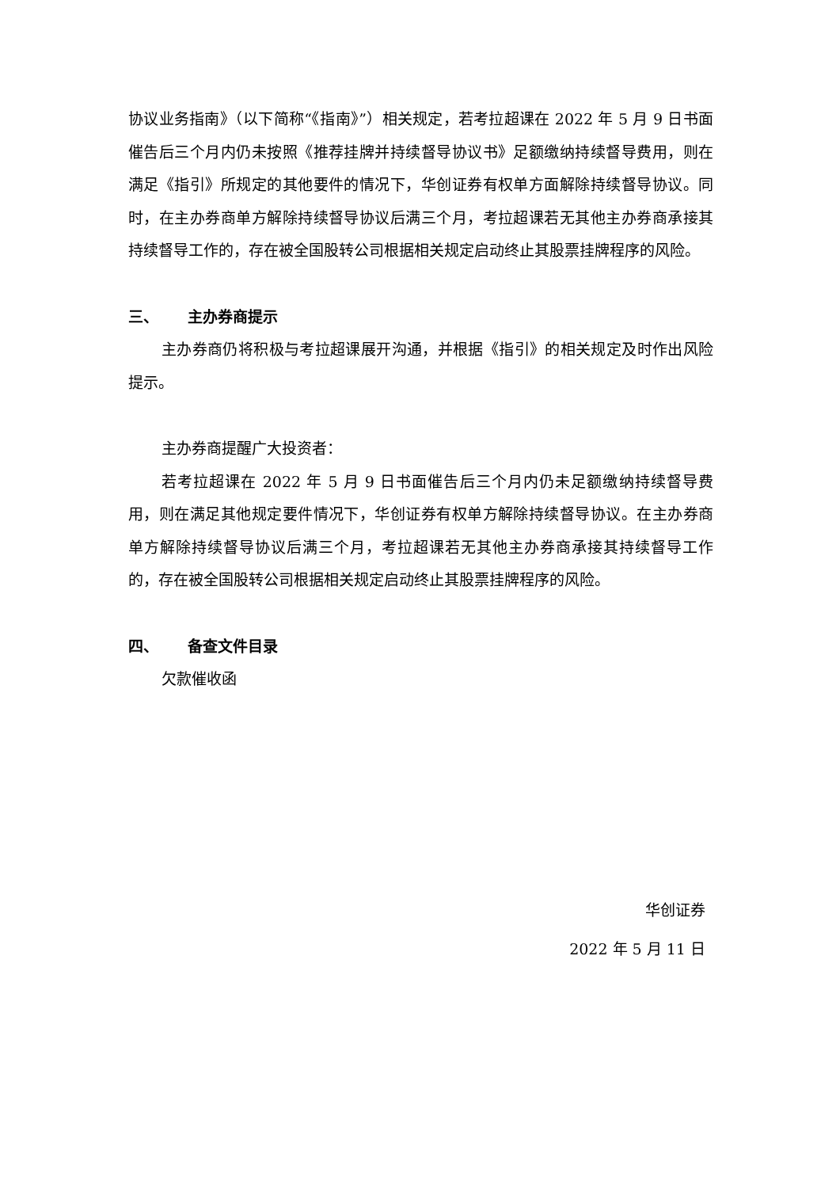协议业务指南》（以下简称“《指南》”）相关规定，若考拉超课在 2022 年 5 月 9 日书面催告后三个月内仍未按照《推荐挂牌并持续督导协议书》足额缴纳持续督导费用，则在满足《指引》所规定的其他要件的情况下，华创证券有权单方面解除持续督导协议。同时，在主办券商单方解除持续督导协议后满三个月，考拉超课若无其他主办券商承接其持续督导工作的，存在被全国股转公司根据相关规定启动终止其股票挂牌程序的风险。
三、 主办券商提示
主办券商仍将积极与考拉超课展开沟通，并根据《指引》的相关规定及时作出风险提示。
主办券商提醒广大投资者：
若考拉超课在 2022 年 5 月 9 日书面催告后三个月内仍未足额缴纳持续督导费用，则在满足其他规定要件情况下，华创证券有权单方解除持续督导协议。在主办券商单方解除持续督导协议后满三个月，考拉超课若无其他主办券商承接其持续督导工作的，存在被全国股转公司根据相关规定启动终止其股票挂牌程序的风险。
四、 备查文件目录
欠款催收函
华创证券
2022 年 5 月 11 日